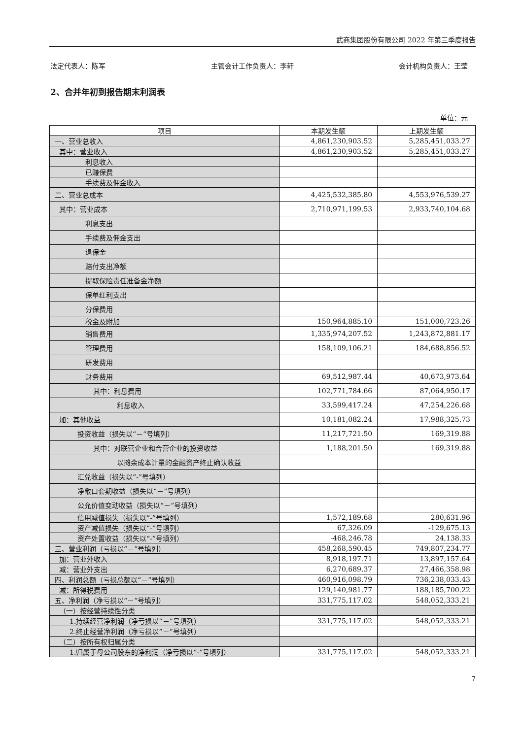武商集团股份有限公司 2022 年第三季度报告
法定代表人：陈军 主管会计工作负责人：李轩 会计机构负责人：王莹
2、合并年初到报告期末利润表
单位：元
| 项目 | 本期发生额 | 上期发生额 |
| --- | --- | --- |
| 一、营业总收入 | 4,861,230,903.52 | 5,285,451,033.27 |
| 其中：营业收入 | 4,861,230,903.52 | 5,285,451,033.27 |
| 利息收入 | | |
| 已赚保费 | | |
| 手续费及佣金收入 | | |
| 二、营业总成本 | 4,425,532,385.80 | 4,553,976,539.27 |
| 其中：营业成本 | 2,710,971,199.53 | 2,933,740,104.68 |
| 利息支出 | | |
| 手续费及佣金支出 | | |
| 退保金 | | |
| 赔付支出净额 | | |
| 提取保险责任准备金净额 | | |
| 保单红利支出 | | |
| 分保费用 | | |
| 税金及附加 | 150,964,885.10 | 151,000,723.26 |
| 销售费用 | 1,335,974,207.52 | 1,243,872,881.17 |
| 管理费用 | 158,109,106.21 | 184,688,856.52 |
| 研发费用 | | |
| 财务费用 | 69,512,987.44 | 40,673,973.64 |
| 其中：利息费用 | 102,771,784.66 | 87,064,950.17 |
| 利息收入 | 33,599,417.24 | 47,254,226.68 |
| 加：其他收益 | 10,181,082.24 | 17,988,325.73 |
| 投资收益（损失以“－”号填列） | 11,217,721.50 | 169,319.88 |
| 其中：对联营企业和合营企业的投资收益 | 1,188,201.50 | 169,319.88 |
| 以摊余成本计量的金融资产终止确认收益 | | |
| 汇兑收益（损失以“-”号填列） | | |
| 净敞口套期收益（损失以“－”号填列） | | |
| 公允价值变动收益（损失以“－”号填列） | | |
| 信用减值损失（损失以“-”号填列） | 1,572,189.68 | 280,631.96 |
| 资产减值损失（损失以“-”号填列） | 67,326.09 | -129,675.13 |
| 资产处置收益（损失以“-”号填列） | -468,246.78 | 24,138.33 |
| 三、营业利润（亏损以“－”号填列） | 458,268,590.45 | 749,807,234.77 |
| 加：营业外收入 | 8,918,197.71 | 13,897,157.64 |
| 减：营业外支出 | 6,270,689.37 | 27,466,358.98 |
| 四、利润总额（亏损总额以“－”号填列） | 460,916,098.79 | 736,238,033.43 |
| 减：所得税费用 | 129,140,981.77 | 188,185,700.22 |
| 五、净利润（净亏损以“－”号填列） | 331,775,117.02 | 548,052,333.21 |
| （一）按经营持续性分类 | | |
| 1.持续经营净利润（净亏损以“－”号填列） | 331,775,117.02 | 548,052,333.21 |
| 2.终止经营净利润（净亏损以“－”号填列） | | |
| （二）按所有权归属分类 | | |
| 1.归属于母公司股东的净利润（净亏损以“-”号填列） | 331,775,117.02 | 548,052,333.21 |
7